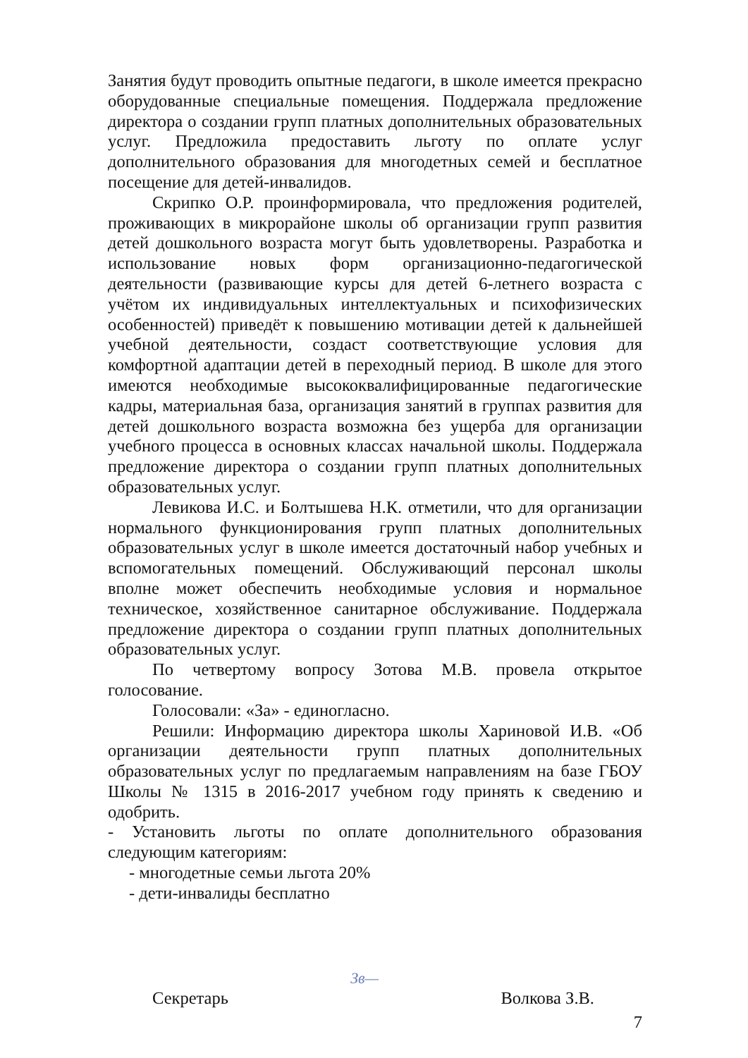Занятия будут проводить опытные педагоги, в школе имеется прекрасно оборудованные специальные помещения. Поддержала предложение директора о создании групп платных дополнительных образовательных услуг. Предложила предоставить льготу по оплате услуг дополнительного образования для многодетных семей и бесплатное посещение для детей-инвалидов.
Скрипко О.Р. проинформировала, что предложения родителей, проживающих в микрорайоне школы об организации групп развития детей дошкольного возраста могут быть удовлетворены. Разработка и использование новых форм организационно-педагогической деятельности (развивающие курсы для детей 6-летнего возраста с учётом их индивидуальных интеллектуальных и психофизических особенностей) приведёт к повышению мотивации детей к дальнейшей учебной деятельности, создаст соответствующие условия для комфортной адаптации детей в переходный период. В школе для этого имеются необходимые высококвалифицированные педагогические кадры, материальная база, организация занятий в группах развития для детей дошкольного возраста возможна без ущерба для организации учебного процесса в основных классах начальной школы. Поддержала предложение директора о создании групп платных дополнительных образовательных услуг.
Левикова И.С. и Болтышева Н.К. отметили, что для организации нормального функционирования групп платных дополнительных образовательных услуг в школе имеется достаточный набор учебных и вспомогательных помещений. Обслуживающий персонал школы вполне может обеспечить необходимые условия и нормальное техническое, хозяйственное санитарное обслуживание. Поддержала предложение директора о создании групп платных дополнительных образовательных услуг.
По четвертому вопросу Зотова М.В. провела открытое голосование.
Голосовали: «За» - единогласно.
Решили: Информацию директора школы Хариновой И.В. «Об организации деятельности групп платных дополнительных образовательных услуг по предлагаемым направлениям на базе ГБОУ Школы № 1315 в 2016-2017 учебном году принять к сведению и одобрить.
- Установить льготы по оплате дополнительного образования следующим категориям:
- многодетные семьи льгота 20%
- дети-инвалиды бесплатно
Секретарь Зв— Волкова З.В.
7